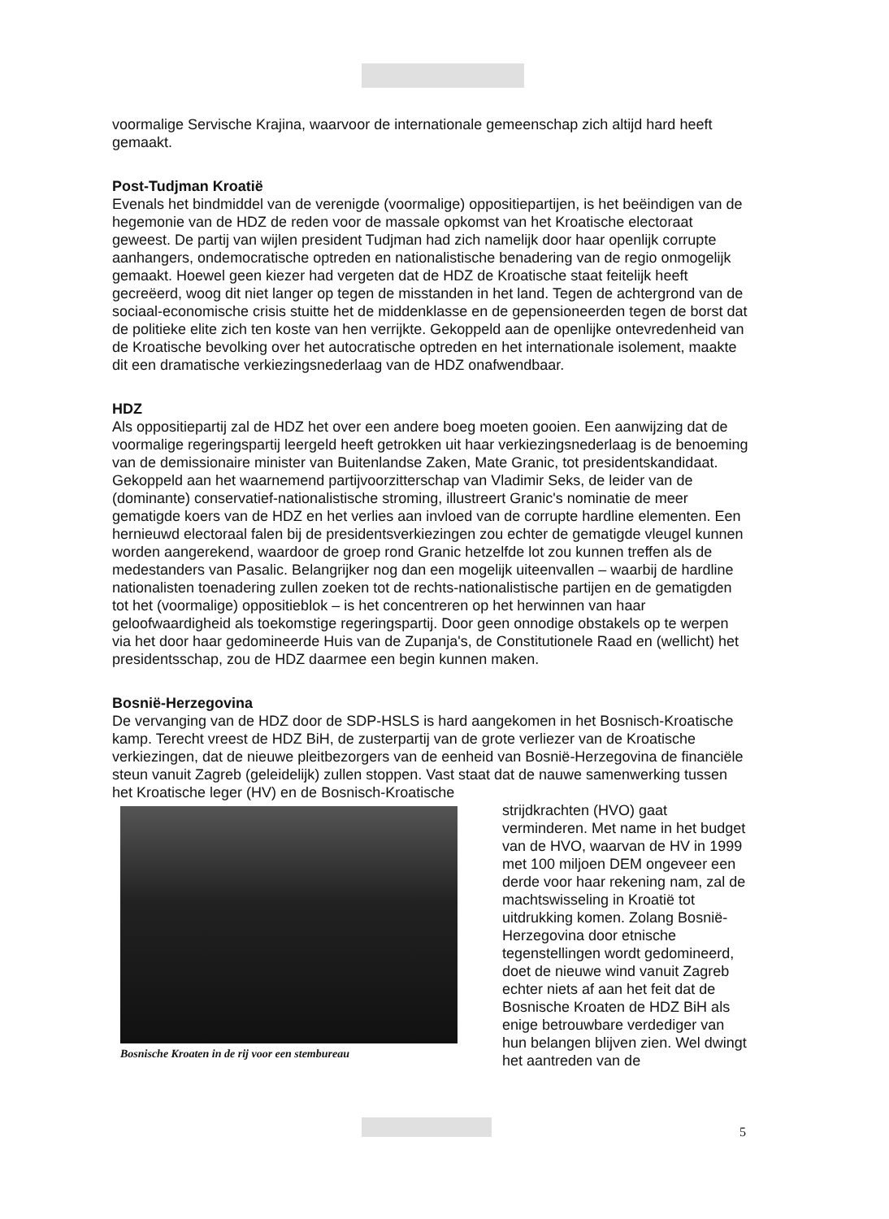voormalige Servische Krajina, waarvoor de internationale gemeenschap zich altijd hard heeft gemaakt.
Post-Tudjman Kroatië
Evenals het bindmiddel van de verenigde (voormalige) oppositiepartijen, is het beëindigen van de hegemonie van de HDZ de reden voor de massale opkomst van het Kroatische electoraat geweest. De partij van wijlen president Tudjman had zich namelijk door haar openlijk corrupte aanhangers, ondemocratische optreden en nationalistische benadering van de regio onmogelijk gemaakt. Hoewel geen kiezer had vergeten dat de HDZ de Kroatische staat feitelijk heeft gecreëerd, woog dit niet langer op tegen de misstanden in het land. Tegen de achtergrond van de sociaal-economische crisis stuitte het de middenklasse en de gepensioneerden tegen de borst dat de politieke elite zich ten koste van hen verrijkte. Gekoppeld aan de openlijke ontevredenheid van de Kroatische bevolking over het autocratische optreden en het internationale isolement, maakte dit een dramatische verkiezingsnederlaag van de HDZ onafwendbaar.
HDZ
Als oppositiepartij zal de HDZ het over een andere boeg moeten gooien. Een aanwijzing dat de voormalige regeringspartij leergeld heeft getrokken uit haar verkiezingsnederlaag is de benoeming van de demissionaire minister van Buitenlandse Zaken, Mate Granic, tot presidentskandidaat. Gekoppeld aan het waarnemend partijvoorzitterschap van Vladimir Seks, de leider van de (dominante) conservatief-nationalistische stroming, illustreert Granic's nominatie de meer gematigde koers van de HDZ en het verlies aan invloed van de corrupte hardline elementen. Een hernieuwd electoraal falen bij de presidentsverkiezingen zou echter de gematigde vleugel kunnen worden aangerekend, waardoor de groep rond Granic hetzelfde lot zou kunnen treffen als de medestanders van Pasalic. Belangrijker nog dan een mogelijk uiteenvallen – waarbij de hardline nationalisten toenadering zullen zoeken tot de rechts-nationalistische partijen en de gematigden tot het (voormalige) oppositieblok – is het concentreren op het herwinnen van haar geloofwaardigheid als toekomstige regeringspartij. Door geen onnodige obstakels op te werpen via het door haar gedomineerde Huis van de Zupanja's, de Constitutionele Raad en (wellicht) het presidentsschap, zou de HDZ daarmee een begin kunnen maken.
Bosnië-Herzegovina
De vervanging van de HDZ door de SDP-HSLS is hard aangekomen in het Bosnisch-Kroatische kamp. Terecht vreest de HDZ BiH, de zusterpartij van de grote verliezer van de Kroatische verkiezingen, dat de nieuwe pleitbezorgers van de eenheid van Bosnië-Herzegovina de financiële steun vanuit Zagreb (geleidelijk) zullen stoppen. Vast staat dat de nauwe samenwerking tussen het Kroatische leger (HV) en de Bosnisch-Kroatische
Bosnische Kroaten in de rij voor een stembureau
strijdkrachten (HVO) gaat verminderen. Met name in het budget van de HVO, waarvan de HV in 1999 met 100 miljoen DEM ongeveer een derde voor haar rekening nam, zal de machtswisseling in Kroatië tot uitdrukking komen. Zolang Bosnië-Herzegovina door etnische tegenstellingen wordt gedomineerd, doet de nieuwe wind vanuit Zagreb echter niets af aan het feit dat de Bosnische Kroaten de HDZ BiH als enige betrouwbare verdediger van hun belangen blijven zien. Wel dwingt het aantreden van de
5